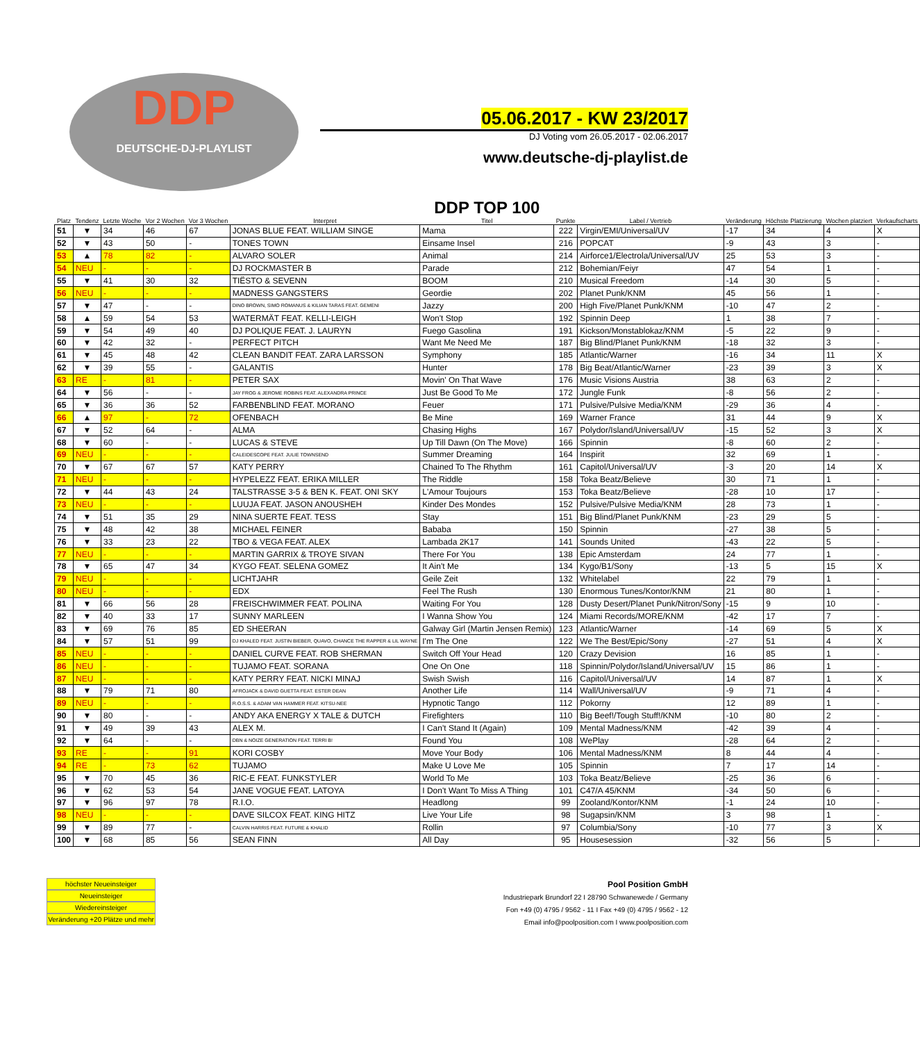DDP
DEUTSCHE-DJ-PLAYLIST
05.06.2017 - KW 23/2017
DJ Voting vom 26.05.2017 - 02.06.2017
www.deutsche-dj-playlist.de
| Platz | Tendenz | Letzte Woche | Vor 2 Wochen | Vor 3 Wochen | Interpret | DDP TOP 100 Titel | Punkte | Label / Vertrieb | Veränderung | Höchste Platzierung | Wochen platziert | Verkaufscharts |
| --- | --- | --- | --- | --- | --- | --- | --- | --- | --- | --- | --- | --- |
| 51 | ▼ | 34 | 46 | 67 | JONAS BLUE FEAT. WILLIAM SINGE | Mama | 222 | Virgin/EMI/Universal/UV | -17 | 34 | 4 | X |
| 52 | ▼ | 43 | 50 | - | TONES TOWN | Einsame Insel | 216 | POPCAT | -9 | 43 | 3 | - |
| 53 | ▲ | 78 | 82 | - | ALVARO SOLER | Animal | 214 | Airforce1/Electrola/Universal/UV | 25 | 53 | 3 | - |
| 54 | NEU | - | - | - | DJ ROCKMASTER B | Parade | 212 | Bohemian/Feiyr | 47 | 54 | 1 | - |
| 55 | ▼ | 41 | 30 | 32 | TIËSTO & SEVENN | BOOM | 210 | Musical Freedom | -14 | 30 | 5 | - |
| 56 | NEU | - | - | - | MADNESS GANGSTERS | Geordie | 202 | Planet Punk/KNM | 45 | 56 | 1 | - |
| 57 | ▼ | 47 | - | - | DINO BROWN, SIMO ROMANUS & KILIAN TARAS FEAT. GEMENI | Jazzy | 200 | High Five/Planet Punk/KNM | -10 | 47 | 2 | - |
| 58 | ▲ | 59 | 54 | 53 | WATERMÄT FEAT. KELLI-LEIGH | Won't Stop | 192 | Spinnin Deep | 1 | 38 | 7 | - |
| 59 | ▼ | 54 | 49 | 40 | DJ POLIQUE FEAT. J. LAURYN | Fuego Gasolina | 191 | Kickson/Monstablokaz/KNM | -5 | 22 | 9 | - |
| 60 | ▼ | 42 | 32 | - | PERFECT PITCH | Want Me Need Me | 187 | Big Blind/Planet Punk/KNM | -18 | 32 | 3 | - |
| 61 | ▼ | 45 | 48 | 42 | CLEAN BANDIT FEAT. ZARA LARSSON | Symphony | 185 | Atlantic/Warner | -16 | 34 | 11 | X |
| 62 | ▼ | 39 | 55 | - | GALANTIS | Hunter | 178 | Big Beat/Atlantic/Warner | -23 | 39 | 3 | X |
| 63 | RE | - | 81 | - | PETER SAX | Movin' On That Wave | 176 | Music Visions Austria | 38 | 63 | 2 | - |
| 64 | ▼ | 56 | - | - | JAY FROG & JEROME ROBINS FEAT. ALEXANDRA PRINCE | Just Be Good To Me | 172 | Jungle Funk | -8 | 56 | 2 | - |
| 65 | ▼ | 36 | 36 | 52 | FARBENBLIND FEAT. MORANO | Feuer | 171 | Pulsive/Pulsive Media/KNM | -29 | 36 | 4 | - |
| 66 | ▲ | 97 | - | 72 | OFENBACH | Be Mine | 169 | Warner France | 31 | 44 | 9 | X |
| 67 | ▼ | 52 | 64 | - | ALMA | Chasing Highs | 167 | Polydor/Island/Universal/UV | -15 | 52 | 3 | X |
| 68 | ▼ | 60 | - | - | LUCAS & STEVE | Up Till Dawn (On The Move) | 166 | Spinnin | -8 | 60 | 2 | - |
| 69 | NEU | - | - | - | CALEIDESCOPE FEAT. JULIE TOWNSEND | Summer Dreaming | 164 | Inspirit | 32 | 69 | 1 | - |
| 70 | ▼ | 67 | 67 | 57 | KATY PERRY | Chained To The Rhythm | 161 | Capitol/Universal/UV | -3 | 20 | 14 | X |
| 71 | NEU | - | - | - | HYPELEZZ FEAT. ERIKA MILLER | The Riddle | 158 | Toka Beatz/Believe | 30 | 71 | 1 | - |
| 72 | ▼ | 44 | 43 | 24 | TALSTRASSE 3-5 & BEN K. FEAT. ONI SKY | L'Amour Toujours | 153 | Toka Beatz/Believe | -28 | 10 | 17 | - |
| 73 | NEU | - | - | - | LUUJA FEAT. JASON ANOUSHEH | Kinder Des Mondes | 152 | Pulsive/Pulsive Media/KNM | 28 | 73 | 1 | - |
| 74 | ▼ | 51 | 35 | 29 | NINA SUERTE FEAT. TESS | Stay | 151 | Big Blind/Planet Punk/KNM | -23 | 29 | 5 | - |
| 75 | ▼ | 48 | 42 | 38 | MICHAEL FEINER | Bababa | 150 | Spinnin | -27 | 38 | 5 | - |
| 76 | ▼ | 33 | 23 | 22 | TBO & VEGA FEAT. ALEX | Lambada 2K17 | 141 | Sounds United | -43 | 22 | 5 | - |
| 77 | NEU | - | - | - | MARTIN GARRIX & TROYE SIVAN | There For You | 138 | Epic Amsterdam | 24 | 77 | 1 | - |
| 78 | ▼ | 65 | 47 | 34 | KYGO FEAT. SELENA GOMEZ | It Ain't Me | 134 | Kygo/B1/Sony | -13 | 5 | 15 | X |
| 79 | NEU | - | - | - | LICHTJAHR | Geile Zeit | 132 | Whitelabel | 22 | 79 | 1 | - |
| 80 | NEU | - | - | - | EDX | Feel The Rush | 130 | Enormous Tunes/Kontor/KNM | 21 | 80 | 1 | - |
| 81 | ▼ | 66 | 56 | 28 | FREISCHWIMMER FEAT. POLINA | Waiting For You | 128 | Dusty Desert/Planet Punk/Nitron/Sony | -15 | 9 | 10 | - |
| 82 | ▼ | 40 | 33 | 17 | SUNNY MARLEEN | I Wanna Show You | 124 | Miami Records/MORE/KNM | -42 | 17 | 7 | - |
| 83 | ▼ | 69 | 76 | 85 | ED SHEERAN | Galway Girl (Martin Jensen Remix) | 123 | Atlantic/Warner | -14 | 69 | 5 | X |
| 84 | ▼ | 57 | 51 | 99 | DJ KHALED FEAT. JUSTIN BIEBER, QUAVO, CHANCE THE RAPPER & LIL WAYNE | I'm The One | 122 | We The Best/Epic/Sony | -27 | 51 | 4 | X |
| 85 | NEU | - | - | - | DANIEL CURVE FEAT. ROB SHERMAN | Switch Off Your Head | 120 | Crazy Devision | 16 | 85 | 1 | - |
| 86 | NEU | - | - | - | TUJAMO FEAT. SORANA | One On One | 118 | Spinnin/Polydor/Island/Universal/UV | 15 | 86 | 1 | - |
| 87 | NEU | - | - | - | KATY PERRY FEAT. NICKI MINAJ | Swish Swish | 116 | Capitol/Universal/UV | 14 | 87 | 1 | X |
| 88 | ▼ | 79 | 71 | 80 | AFROJACK & DAVID GUETTA FEAT. ESTER DEAN | Another Life | 114 | Wall/Universal/UV | -9 | 71 | 4 | - |
| 89 | NEU | - | - | - | R.O.S.S. & ADAM VAN HAMMER FEAT. KITSU-NEE | Hypnotic Tango | 112 | Pokorny | 12 | 89 | 1 | - |
| 90 | ▼ | 80 | - | - | ANDY AKA ENERGY X TALE & DUTCH | Firefighters | 110 | Big Beef!/Tough Stuff!/KNM | -10 | 80 | 2 | - |
| 91 | ▼ | 49 | 39 | 43 | ALEX M. | I Can't Stand It (Again) | 109 | Mental Madness/KNM | -42 | 39 | 4 | - |
| 92 | ▼ | 64 | - | - | DBN & NOIZE GENERATION FEAT. TERRI B! | Found You | 108 | WePlay | -28 | 64 | 2 | - |
| 93 | RE | - | - | 91 | KORI COSBY | Move Your Body | 106 | Mental Madness/KNM | 8 | 44 | 4 | - |
| 94 | RE | - | 73 | 62 | TUJAMO | Make U Love Me | 105 | Spinnin | 7 | 17 | 14 | - |
| 95 | ▼ | 70 | 45 | 36 | RIC-E FEAT. FUNKSTYLER | World To Me | 103 | Toka Beatz/Believe | -25 | 36 | 6 | - |
| 96 | ▼ | 62 | 53 | 54 | JANE VOGUE FEAT. LATOYA | I Don't Want To Miss A Thing | 101 | C47/A 45/KNM | -34 | 50 | 6 | - |
| 97 | ▼ | 96 | 97 | 78 | R.I.O. | Headlong | 99 | Zooland/Kontor/KNM | -1 | 24 | 10 | - |
| 98 | NEU | - | - | - | DAVE SILCOX FEAT. KING HITZ | Live Your Life | 98 | Sugapsin/KNM | 3 | 98 | 1 | - |
| 99 | ▼ | 89 | 77 | - | CALVIN HARRIS FEAT. FUTURE & KHALID | Rollin | 97 | Columbia/Sony | -10 | 77 | 3 | X |
| 100 | ▼ | 68 | 85 | 56 | SEAN FINN | All Day | 95 | Housesession | -32 | 56 | 5 | - |
höchster Neueinsteiger
Neueinsteiger
Wiedereinsteiger
Veränderung +20 Plätze und mehr
Pool Position GmbH
Industriepark Brundorf 22 I 28790 Schwanewede / Germany
Fon +49 (0) 4795 / 9562 - 11 I Fax +49 (0) 4795 / 9562 - 12
Email info@poolposition.com I www.poolposition.com